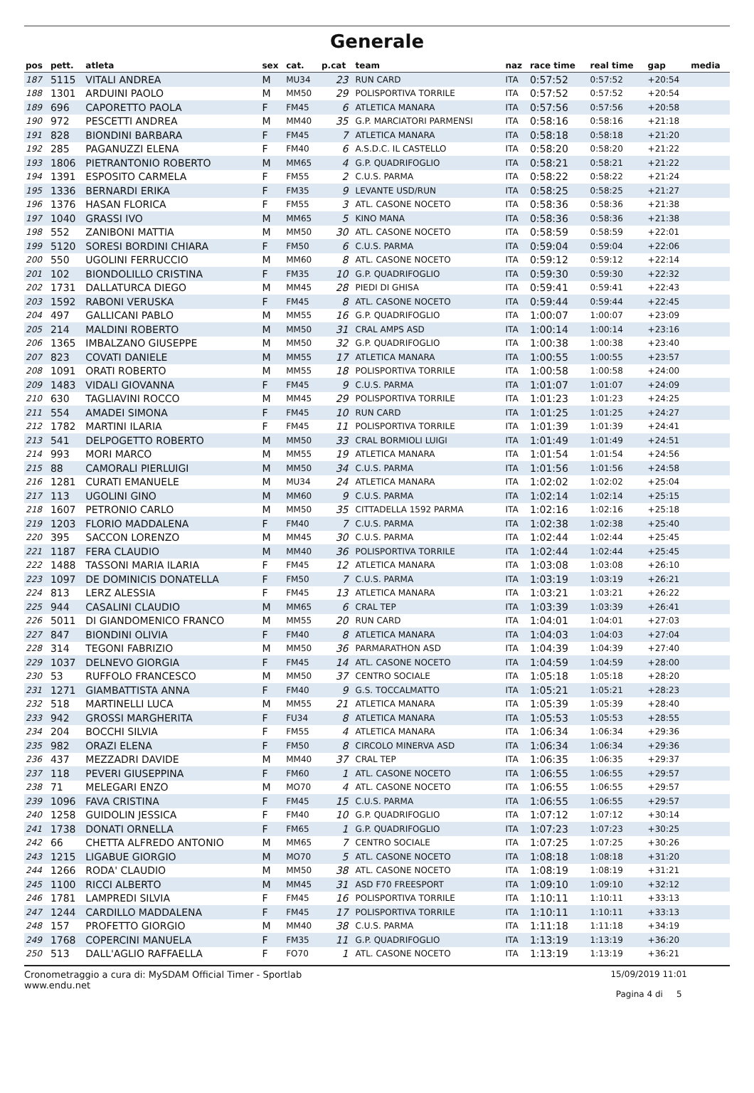Generale
| pos | pett. | atleta | sex | cat. | p.cat | team | naz | race time | real time | gap | media |
| --- | --- | --- | --- | --- | --- | --- | --- | --- | --- | --- | --- |
| 187 | 5115 | VITALI ANDREA | M | MU34 | 23 | RUN CARD | ITA | 0:57:52 | 0:57:52 | +20:54 | |
| 188 | 1301 | ARDUINI PAOLO | M | MM50 | 29 | POLISPORTIVA TORRILE | ITA | 0:57:52 | 0:57:52 | +20:54 | |
| 189 | 696 | CAPORETTO PAOLA | F | FM45 | 6 | ATLETICA MANARA | ITA | 0:57:56 | 0:57:56 | +20:58 | |
| 190 | 972 | PESCETTI ANDREA | M | MM40 | 35 | G.P. MARCIATORI PARMENSI | ITA | 0:58:16 | 0:58:16 | +21:18 | |
| 191 | 828 | BIONDINI BARBARA | F | FM45 | 7 | ATLETICA MANARA | ITA | 0:58:18 | 0:58:18 | +21:20 | |
| 192 | 285 | PAGANUZZI ELENA | F | FM40 | 6 | A.S.D.C. IL CASTELLO | ITA | 0:58:20 | 0:58:20 | +21:22 | |
| 193 | 1806 | PIETRANTONIO ROBERTO | M | MM65 | 4 | G.P. QUADRIFOGLIO | ITA | 0:58:21 | 0:58:21 | +21:22 | |
| 194 | 1391 | ESPOSITO CARMELA | F | FM55 | 2 | C.U.S. PARMA | ITA | 0:58:22 | 0:58:22 | +21:24 | |
| 195 | 1336 | BERNARDI ERIKA | F | FM35 | 9 | LEVANTE USD/RUN | ITA | 0:58:25 | 0:58:25 | +21:27 | |
| 196 | 1376 | HASAN FLORICA | F | FM55 | 3 | ATL. CASONE NOCETO | ITA | 0:58:36 | 0:58:36 | +21:38 | |
| 197 | 1040 | GRASSI IVO | M | MM65 | 5 | KINO MANA | ITA | 0:58:36 | 0:58:36 | +21:38 | |
| 198 | 552 | ZANIBONI MATTIA | M | MM50 | 30 | ATL. CASONE NOCETO | ITA | 0:58:59 | 0:58:59 | +22:01 | |
| 199 | 5120 | SORESI BORDINI CHIARA | F | FM50 | 6 | C.U.S. PARMA | ITA | 0:59:04 | 0:59:04 | +22:06 | |
| 200 | 550 | UGOLINI FERRUCCIO | M | MM60 | 8 | ATL. CASONE NOCETO | ITA | 0:59:12 | 0:59:12 | +22:14 | |
| 201 | 102 | BIONDOLILLO CRISTINA | F | FM35 | 10 | G.P. QUADRIFOGLIO | ITA | 0:59:30 | 0:59:30 | +22:32 | |
| 202 | 1731 | DALLATURCA DIEGO | M | MM45 | 28 | PIEDI DI GHISA | ITA | 0:59:41 | 0:59:41 | +22:43 | |
| 203 | 1592 | RABONI VERUSKA | F | FM45 | 8 | ATL. CASONE NOCETO | ITA | 0:59:44 | 0:59:44 | +22:45 | |
| 204 | 497 | GALLICANI PABLO | M | MM55 | 16 | G.P. QUADRIFOGLIO | ITA | 1:00:07 | 1:00:07 | +23:09 | |
| 205 | 214 | MALDINI ROBERTO | M | MM50 | 31 | CRAL AMPS ASD | ITA | 1:00:14 | 1:00:14 | +23:16 | |
| 206 | 1365 | IMBALZANO GIUSEPPE | M | MM50 | 32 | G.P. QUADRIFOGLIO | ITA | 1:00:38 | 1:00:38 | +23:40 | |
| 207 | 823 | COVATI DANIELE | M | MM55 | 17 | ATLETICA MANARA | ITA | 1:00:55 | 1:00:55 | +23:57 | |
| 208 | 1091 | ORATI ROBERTO | M | MM55 | 18 | POLISPORTIVA TORRILE | ITA | 1:00:58 | 1:00:58 | +24:00 | |
| 209 | 1483 | VIDALI GIOVANNA | F | FM45 | 9 | C.U.S. PARMA | ITA | 1:01:07 | 1:01:07 | +24:09 | |
| 210 | 630 | TAGLIAVINI ROCCO | M | MM45 | 29 | POLISPORTIVA TORRILE | ITA | 1:01:23 | 1:01:23 | +24:25 | |
| 211 | 554 | AMADEI SIMONA | F | FM45 | 10 | RUN CARD | ITA | 1:01:25 | 1:01:25 | +24:27 | |
| 212 | 1782 | MARTINI ILARIA | F | FM45 | 11 | POLISPORTIVA TORRILE | ITA | 1:01:39 | 1:01:39 | +24:41 | |
| 213 | 541 | DELPOGETTO ROBERTO | M | MM50 | 33 | CRAL BORMIOLI LUIGI | ITA | 1:01:49 | 1:01:49 | +24:51 | |
| 214 | 993 | MORI MARCO | M | MM55 | 19 | ATLETICA MANARA | ITA | 1:01:54 | 1:01:54 | +24:56 | |
| 215 | 88 | CAMORALI PIERLUIGI | M | MM50 | 34 | C.U.S. PARMA | ITA | 1:01:56 | 1:01:56 | +24:58 | |
| 216 | 1281 | CURATI EMANUELE | M | MU34 | 24 | ATLETICA MANARA | ITA | 1:02:02 | 1:02:02 | +25:04 | |
| 217 | 113 | UGOLINI GINO | M | MM60 | 9 | C.U.S. PARMA | ITA | 1:02:14 | 1:02:14 | +25:15 | |
| 218 | 1607 | PETRONIO CARLO | M | MM50 | 35 | CITTADELLA 1592 PARMA | ITA | 1:02:16 | 1:02:16 | +25:18 | |
| 219 | 1203 | FLORIO MADDALENA | F | FM40 | 7 | C.U.S. PARMA | ITA | 1:02:38 | 1:02:38 | +25:40 | |
| 220 | 395 | SACCON LORENZO | M | MM45 | 30 | C.U.S. PARMA | ITA | 1:02:44 | 1:02:44 | +25:45 | |
| 221 | 1187 | FERA CLAUDIO | M | MM40 | 36 | POLISPORTIVA TORRILE | ITA | 1:02:44 | 1:02:44 | +25:45 | |
| 222 | 1488 | TASSONI MARIA ILARIA | F | FM45 | 12 | ATLETICA MANARA | ITA | 1:03:08 | 1:03:08 | +26:10 | |
| 223 | 1097 | DE DOMINICIS DONATELLA | F | FM50 | 7 | C.U.S. PARMA | ITA | 1:03:19 | 1:03:19 | +26:21 | |
| 224 | 813 | LERZ ALESSIA | F | FM45 | 13 | ATLETICA MANARA | ITA | 1:03:21 | 1:03:21 | +26:22 | |
| 225 | 944 | CASALINI CLAUDIO | M | MM65 | 6 | CRAL TEP | ITA | 1:03:39 | 1:03:39 | +26:41 | |
| 226 | 5011 | DI GIANDOMENICO FRANCO | M | MM55 | 20 | RUN CARD | ITA | 1:04:01 | 1:04:01 | +27:03 | |
| 227 | 847 | BIONDINI OLIVIA | F | FM40 | 8 | ATLETICA MANARA | ITA | 1:04:03 | 1:04:03 | +27:04 | |
| 228 | 314 | TEGONI FABRIZIO | M | MM50 | 36 | PARMARATHON ASD | ITA | 1:04:39 | 1:04:39 | +27:40 | |
| 229 | 1037 | DELNEVO GIORGIA | F | FM45 | 14 | ATL. CASONE NOCETO | ITA | 1:04:59 | 1:04:59 | +28:00 | |
| 230 | 53 | RUFFOLO FRANCESCO | M | MM50 | 37 | CENTRO SOCIALE | ITA | 1:05:18 | 1:05:18 | +28:20 | |
| 231 | 1271 | GIAMBATTISTA ANNA | F | FM40 | 9 | G.S. TOCCALMATTO | ITA | 1:05:21 | 1:05:21 | +28:23 | |
| 232 | 518 | MARTINELLI LUCA | M | MM55 | 21 | ATLETICA MANARA | ITA | 1:05:39 | 1:05:39 | +28:40 | |
| 233 | 942 | GROSSI MARGHERITA | F | FU34 | 8 | ATLETICA MANARA | ITA | 1:05:53 | 1:05:53 | +28:55 | |
| 234 | 204 | BOCCHI SILVIA | F | FM55 | 4 | ATLETICA MANARA | ITA | 1:06:34 | 1:06:34 | +29:36 | |
| 235 | 982 | ORAZI ELENA | F | FM50 | 8 | CIRCOLO MINERVA ASD | ITA | 1:06:34 | 1:06:34 | +29:36 | |
| 236 | 437 | MEZZADRI DAVIDE | M | MM40 | 37 | CRAL TEP | ITA | 1:06:35 | 1:06:35 | +29:37 | |
| 237 | 118 | PEVERI GIUSEPPINA | F | FM60 | 1 | ATL. CASONE NOCETO | ITA | 1:06:55 | 1:06:55 | +29:57 | |
| 238 | 71 | MELEGARI ENZO | M | MO70 | 4 | ATL. CASONE NOCETO | ITA | 1:06:55 | 1:06:55 | +29:57 | |
| 239 | 1096 | FAVA CRISTINA | F | FM45 | 15 | C.U.S. PARMA | ITA | 1:06:55 | 1:06:55 | +29:57 | |
| 240 | 1258 | GUIDOLIN JESSICA | F | FM40 | 10 | G.P. QUADRIFOGLIO | ITA | 1:07:12 | 1:07:12 | +30:14 | |
| 241 | 1738 | DONATI ORNELLA | F | FM65 | 1 | G.P. QUADRIFOGLIO | ITA | 1:07:23 | 1:07:23 | +30:25 | |
| 242 | 66 | CHETTA ALFREDO ANTONIO | M | MM65 | 7 | CENTRO SOCIALE | ITA | 1:07:25 | 1:07:25 | +30:26 | |
| 243 | 1215 | LIGABUE GIORGIO | M | MO70 | 5 | ATL. CASONE NOCETO | ITA | 1:08:18 | 1:08:18 | +31:20 | |
| 244 | 1266 | RODA' CLAUDIO | M | MM50 | 38 | ATL. CASONE NOCETO | ITA | 1:08:19 | 1:08:19 | +31:21 | |
| 245 | 1100 | RICCI ALBERTO | M | MM45 | 31 | ASD F70 FREESPORT | ITA | 1:09:10 | 1:09:10 | +32:12 | |
| 246 | 1781 | LAMPREDI SILVIA | F | FM45 | 16 | POLISPORTIVA TORRILE | ITA | 1:10:11 | 1:10:11 | +33:13 | |
| 247 | 1244 | CARDILLO MADDALENA | F | FM45 | 17 | POLISPORTIVA TORRILE | ITA | 1:10:11 | 1:10:11 | +33:13 | |
| 248 | 157 | PROFETTO GIORGIO | M | MM40 | 38 | C.U.S. PARMA | ITA | 1:11:18 | 1:11:18 | +34:19 | |
| 249 | 1768 | COPERCINI MANUELA | F | FM35 | 11 | G.P. QUADRIFOGLIO | ITA | 1:13:19 | 1:13:19 | +36:20 | |
| 250 | 513 | DALL'AGLIO RAFFAELLA | F | FO70 | 1 | ATL. CASONE NOCETO | ITA | 1:13:19 | 1:13:19 | +36:21 | |
Cronometraggio a cura di: MySDAM Official Timer - Sportlab
www.endu.net
15/09/2019 11:01
Pagina 4 di 5